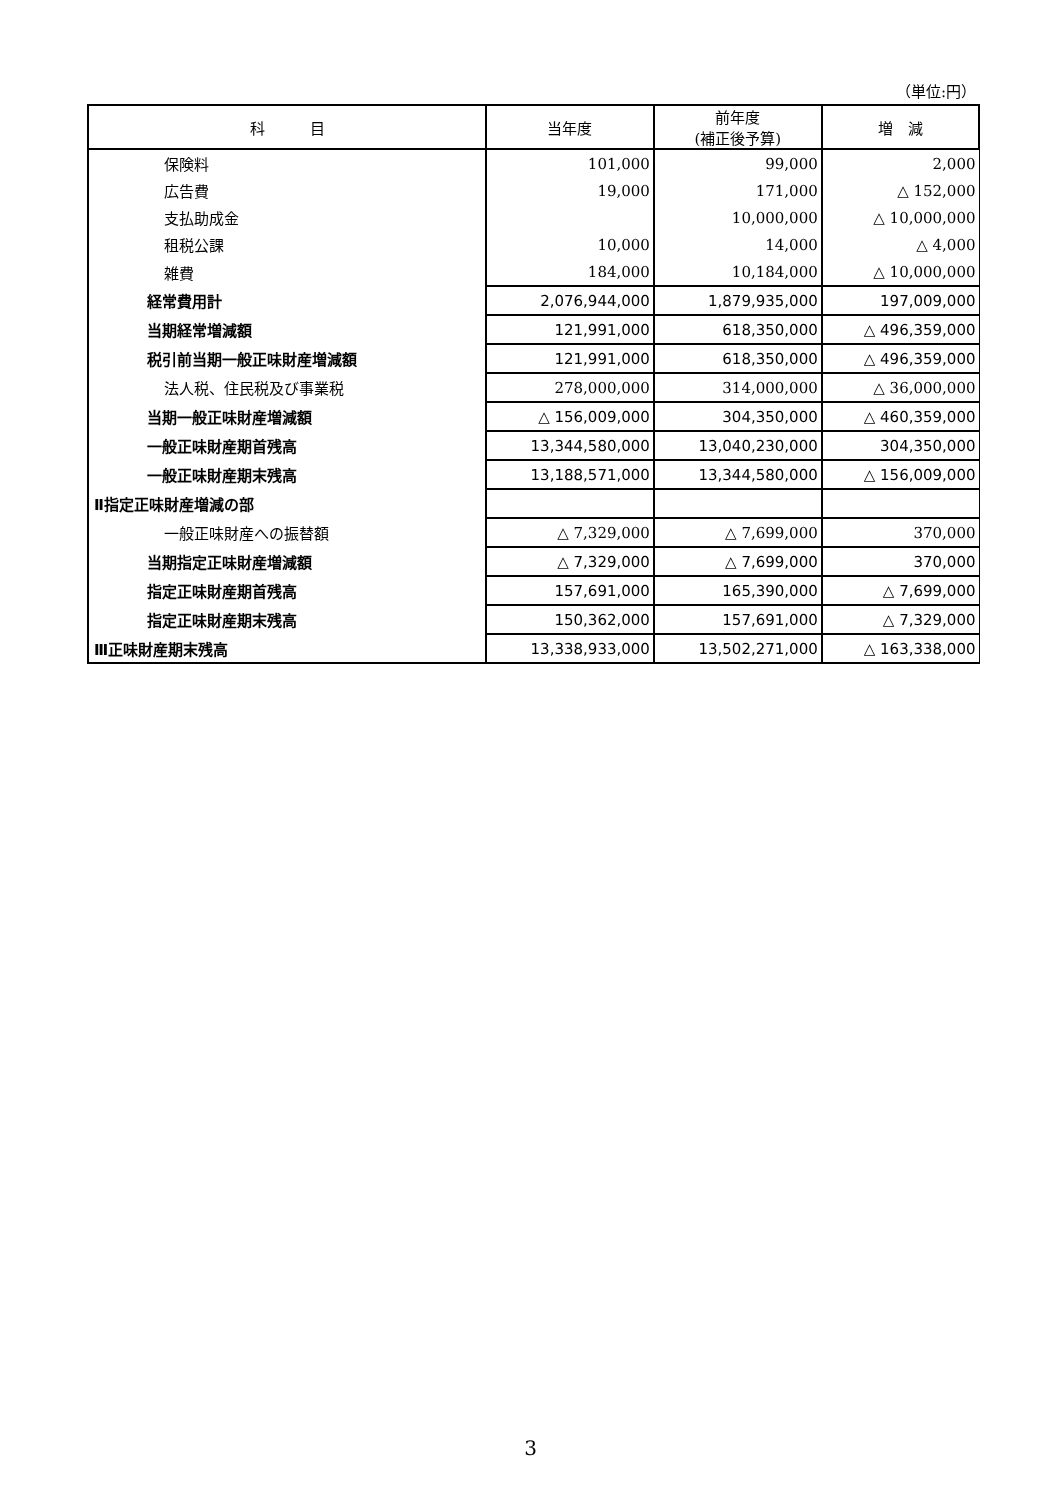（単位:円）
| 科 目 | 当年度 | 前年度 (補正後予算) | 増 減 |
| --- | --- | --- | --- |
| 保険料 | 101,000 | 99,000 | 2,000 |
| 広告費 | 19,000 | 171,000 | △ 152,000 |
| 支払助成金 | | 10,000,000 | △ 10,000,000 |
| 租税公課 | 10,000 | 14,000 | △ 4,000 |
| 雑費 | 184,000 | 10,184,000 | △ 10,000,000 |
| 経常費用計 | 2,076,944,000 | 1,879,935,000 | 197,009,000 |
| 当期経常増減額 | 121,991,000 | 618,350,000 | △ 496,359,000 |
| 税引前当期一般正味財産増減額 | 121,991,000 | 618,350,000 | △ 496,359,000 |
| 法人税、住民税及び事業税 | 278,000,000 | 314,000,000 | △ 36,000,000 |
| 当期一般正味財産増減額 | △ 156,009,000 | 304,350,000 | △ 460,359,000 |
| 一般正味財産期首残高 | 13,344,580,000 | 13,040,230,000 | 304,350,000 |
| 一般正味財産期末残高 | 13,188,571,000 | 13,344,580,000 | △ 156,009,000 |
| Ⅱ指定正味財産増減の部 | | | |
| 一般正味財産への振替額 | △ 7,329,000 | △ 7,699,000 | 370,000 |
| 当期指定正味財産増減額 | △ 7,329,000 | △ 7,699,000 | 370,000 |
| 指定正味財産期首残高 | 157,691,000 | 165,390,000 | △ 7,699,000 |
| 指定正味財産期末残高 | 150,362,000 | 157,691,000 | △ 7,329,000 |
| Ⅲ正味財産期末残高 | 13,338,933,000 | 13,502,271,000 | △ 163,338,000 |
3